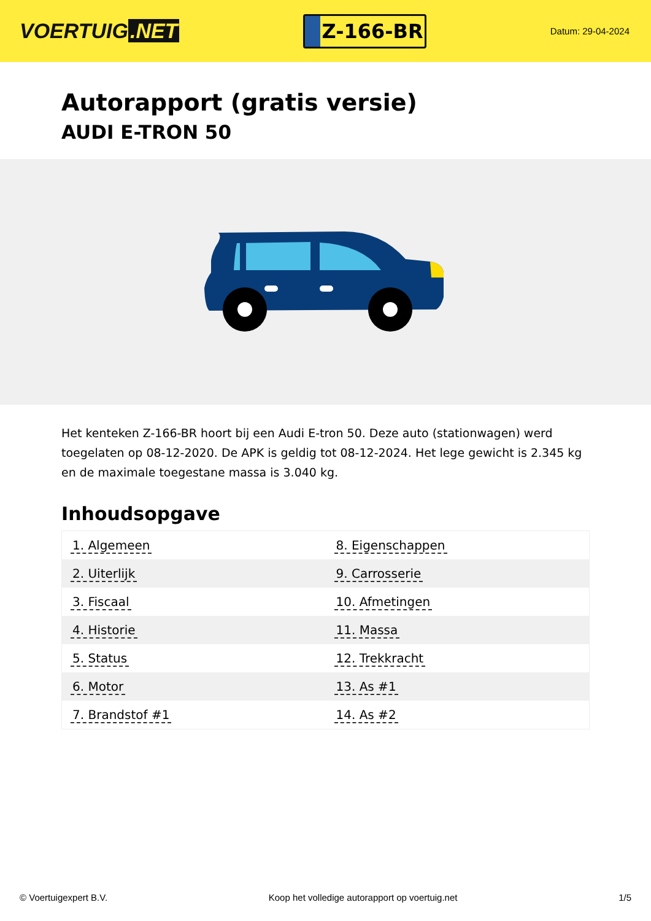VOERTUIG.NET
Z-166-BR
Datum: 29-04-2024
Autorapport (gratis versie)
AUDI E-TRON 50
Het kenteken Z-166-BR hoort bij een Audi E-tron 50. Deze auto (stationwagen) werd toegelaten op 08-12-2020. De APK is geldig tot 08-12-2024. Het lege gewicht is 2.345 kg en de maximale toegestane massa is 3.040 kg.
Inhoudsopgave
| 1. Algemeen | 8. Eigenschappen |
| 2. Uiterlijk | 9. Carrosserie |
| 3. Fiscaal | 10. Afmetingen |
| 4. Historie | 11. Massa |
| 5. Status | 12. Trekkracht |
| 6. Motor | 13. As #1 |
| 7. Brandstof #1 | 14. As #2 |
© Voertuigexpert B.V. Koop het volledige autorapport op voertuig.net 1/5